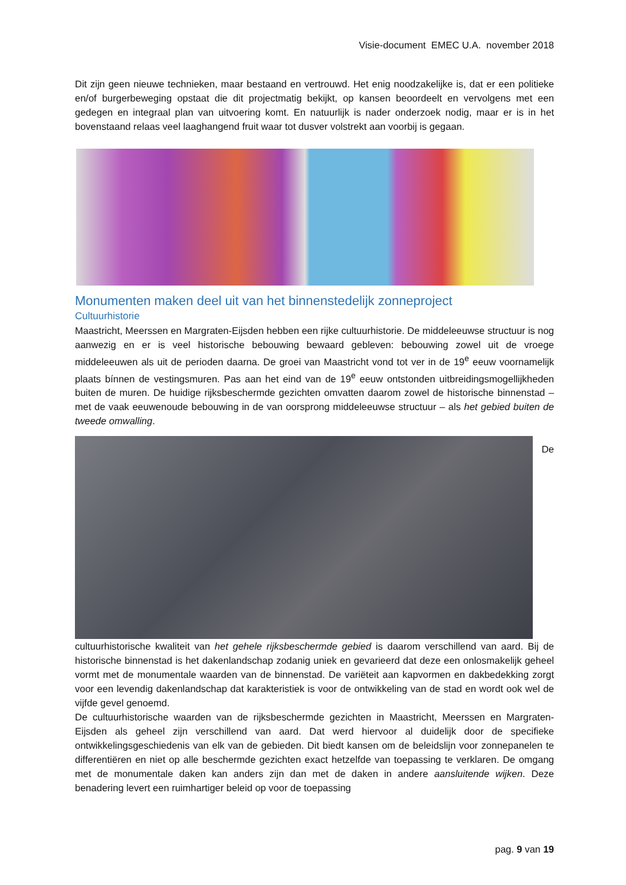Visie-document EMEC U.A. november 2018
Dit zijn geen nieuwe technieken, maar bestaand en vertrouwd. Het enig noodzakelijke is, dat er een politieke en/of burgerbeweging opstaat die dit projectmatig bekijkt, op kansen beoordeelt en vervolgens met een gedegen en integraal plan van uitvoering komt. En natuurlijk is nader onderzoek nodig, maar er is in het bovenstaand relaas veel laaghangend fruit waar tot dusver volstrekt aan voorbij is gegaan.
Monumenten maken deel uit van het binnenstedelijk zonneproject
Cultuurhistorie
Maastricht, Meerssen en Margraten-Eijsden hebben een rijke cultuurhistorie. De middeleeuwse structuur is nog aanwezig en er is veel historische bebouwing bewaard gebleven: bebouwing zowel uit de vroege middeleeuwen als uit de perioden daarna. De groei van Maastricht vond tot ver in de 19<sup>e</sup> eeuw voornamelijk plaats bínnen de vestingsmuren. Pas aan het eind van de 19<sup>e</sup> eeuw ontstonden uitbreidingsmogellijkheden buiten de muren. De huidige rijksbeschermde gezichten omvatten daarom zowel de historische binnenstad – met de vaak eeuwenoude bebouwing in de van oorsprong middeleeuwse structuur – als het gebied buiten de tweede omwalling.
De
cultuurhistorische kwaliteit van het gehele rijksbeschermde gebied is daarom verschillend van aard. Bij de historische binnenstad is het dakenlandschap zodanig uniek en gevarieerd dat deze een onlosmakelijk geheel vormt met de monumentale waarden van de binnenstad. De variëteit aan kapvormen en dakbedekking zorgt voor een levendig dakenlandschap dat karakteristiek is voor de ontwikkeling van de stad en wordt ook wel de vijfde gevel genoemd.
De cultuurhistorische waarden van de rijksbeschermde gezichten in Maastricht, Meerssen en Margraten-Eijsden als geheel zijn verschillend van aard. Dat werd hiervoor al duidelijk door de specifieke ontwikkelingsgeschiedenis van elk van de gebieden. Dit biedt kansen om de beleidslijn voor zonnepanelen te differentiëren en niet op alle beschermde gezichten exact hetzelfde van toepassing te verklaren. De omgang met de monumentale daken kan anders zijn dan met de daken in andere aansluitende wijken. Deze benadering levert een ruimhartiger beleid op voor de toepassing
pag. 9 van 19